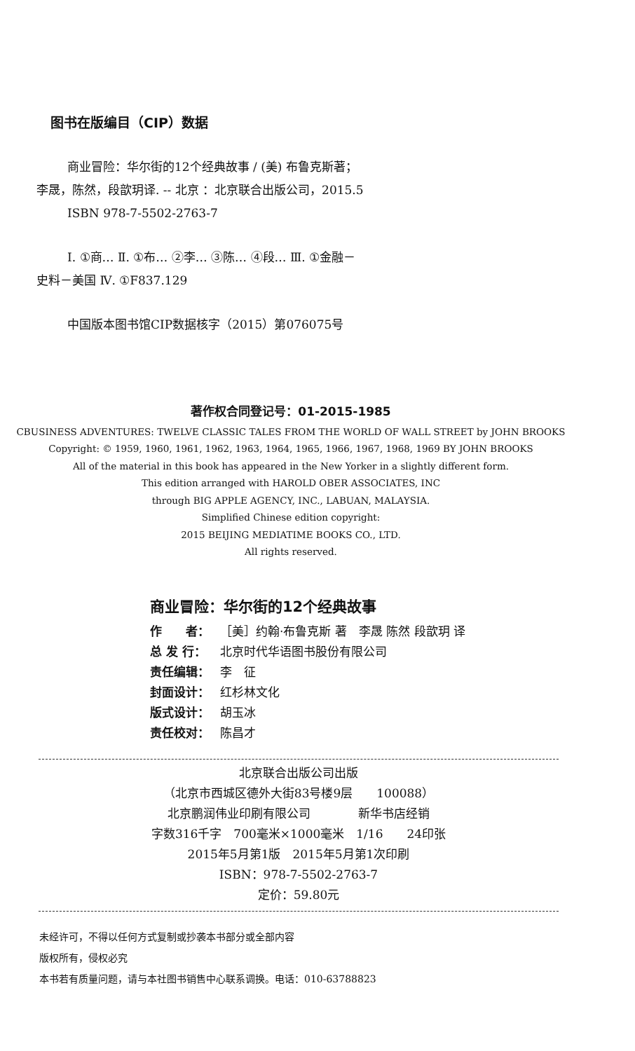图书在版编目（CIP）数据
商业冒险：华尔街的12个经典故事 / (美) 布鲁克斯著；李晟，陈然，段歆玥译. -- 北京 ：北京联合出版公司，2015.5
ISBN 978-7-5502-2763-7
Ⅰ. ①商… Ⅱ. ①布… ②李… ③陈… ④段… Ⅲ. ①金融－史料－美国 Ⅳ. ①F837.129
中国版本图书馆CIP数据核字（2015）第076075号
著作权合同登记号：01-2015-1985
CBUSINESS ADVENTURES: TWELVE CLASSIC TALES FROM THE WORLD OF WALL STREET by JOHN BROOKS
Copyright: © 1959, 1960, 1961, 1962, 1963, 1964, 1965, 1966, 1967, 1968, 1969 BY JOHN BROOKS
All of the material in this book has appeared in the New Yorker in a slightly different form.
This edition arranged with HAROLD OBER ASSOCIATES, INC
through BIG APPLE AGENCY, INC., LABUAN, MALAYSIA.
Simplified Chinese edition copyright:
2015 BEIJING MEDIATIME BOOKS CO., LTD.
All rights reserved.
商业冒险：华尔街的12个经典故事
作　　者： ［美］约翰·布鲁克斯 著　李晟 陈然 段歆玥 译
总 发 行： 北京时代华语图书股份有限公司
责任编辑： 李　征
封面设计： 红杉林文化
版式设计： 胡玉冰
责任校对： 陈昌才
北京联合出版公司出版
（北京市西城区德外大街83号楼9层　　100088）
北京鹏润伟业印刷有限公司　　　　新华书店经销
字数316千字　700毫米×1000毫米　1/16　　24印张
2015年5月第1版　2015年5月第1次印刷
ISBN：978-7-5502-2763-7
定价：59.80元
未经许可，不得以任何方式复制或抄袭本书部分或全部内容
版权所有，侵权必究
本书若有质量问题，请与本社图书销售中心联系调换。电话：010-63788823